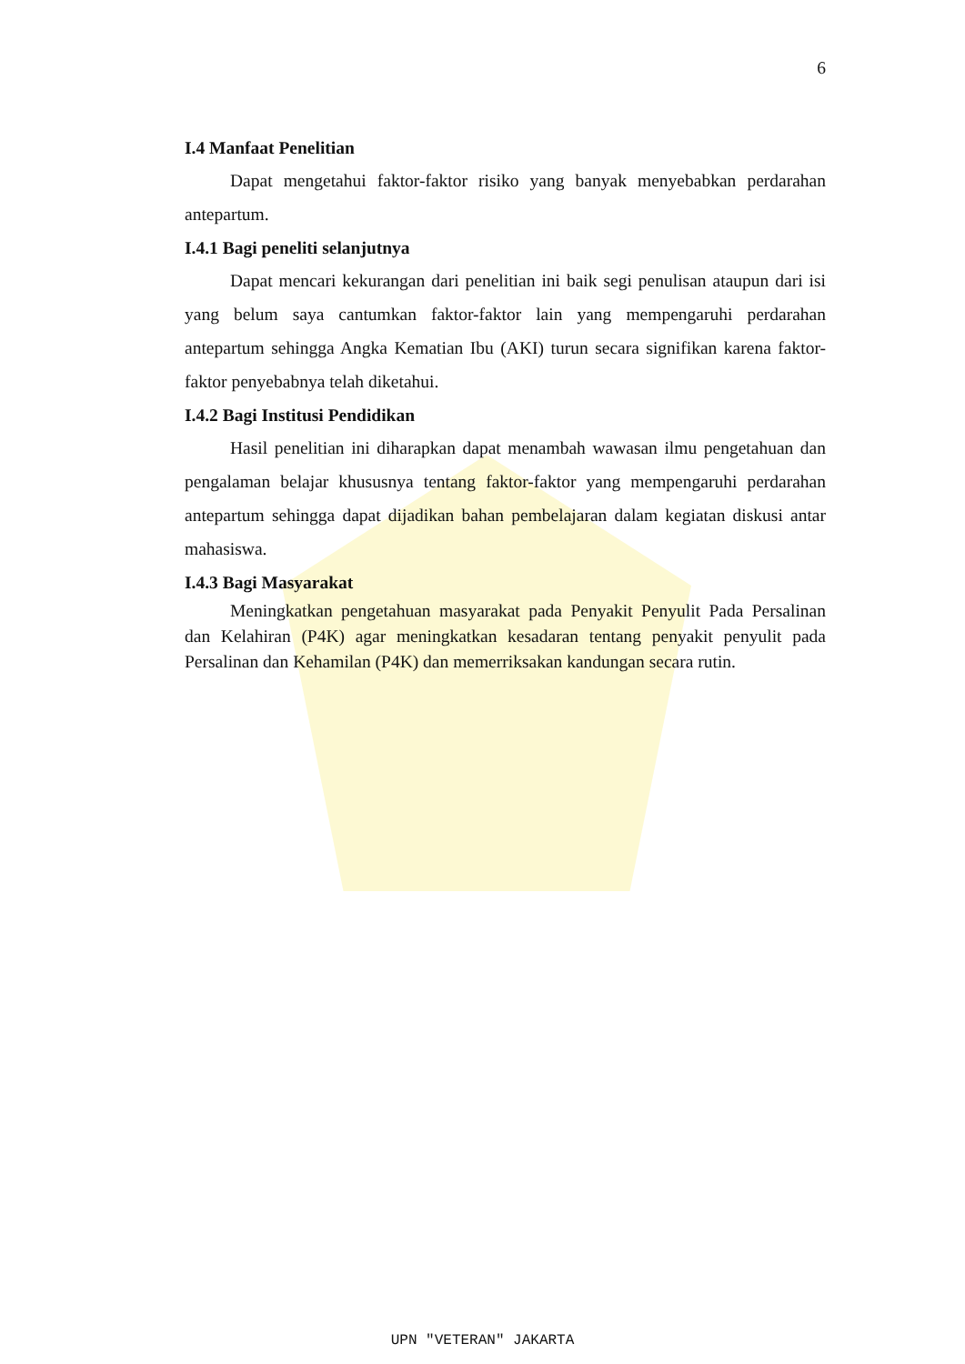6
I.4 Manfaat Penelitian
Dapat mengetahui faktor-faktor risiko yang banyak menyebabkan perdarahan antepartum.
I.4.1 Bagi peneliti selanjutnya
Dapat mencari kekurangan dari penelitian ini baik segi penulisan ataupun dari isi yang belum saya cantumkan faktor-faktor lain yang mempengaruhi perdarahan antepartum sehingga Angka Kematian Ibu (AKI) turun secara signifikan karena faktor-faktor penyebabnya telah diketahui.
I.4.2 Bagi Institusi Pendidikan
Hasil penelitian ini diharapkan dapat menambah wawasan ilmu pengetahuan dan pengalaman belajar khususnya tentang faktor-faktor yang mempengaruhi perdarahan antepartum sehingga dapat dijadikan bahan pembelajaran dalam kegiatan diskusi antar mahasiswa.
I.4.3 Bagi Masyarakat
Meningkatkan pengetahuan masyarakat pada Penyakit Penyulit Pada Persalinan dan Kelahiran (P4K) agar meningkatkan kesadaran tentang penyakit penyulit pada Persalinan dan Kehamilan (P4K) dan memerriksakan kandungan secara rutin.
UPN "VETERAN" JAKARTA